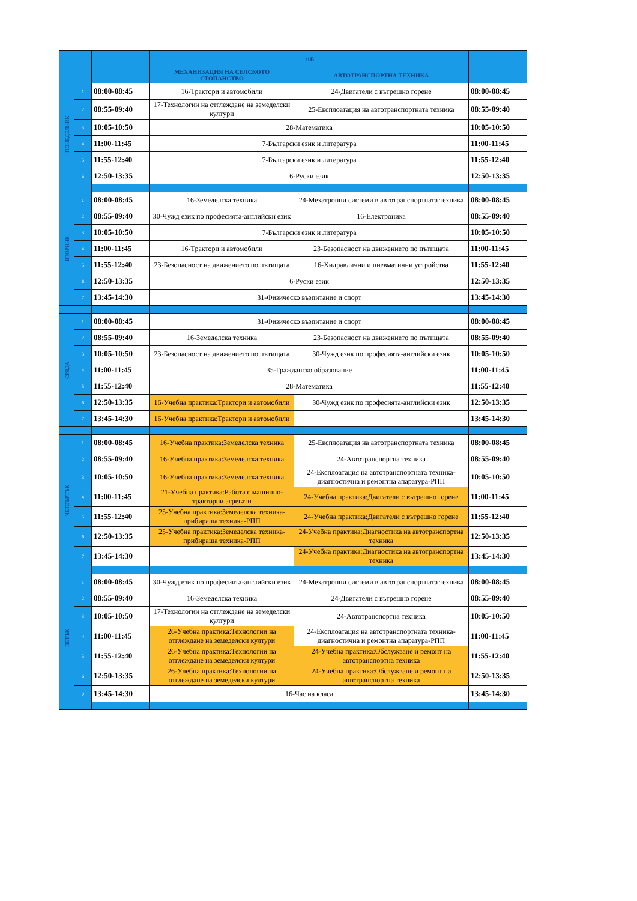| | | | 11Б | | |
| --- | --- | --- | --- | --- | --- |
| | | | МЕХАНИЗАЦИЯ НА СЕЛСКОТО СТОПАНСТВО | АВТОТРАНСПОРТНА ТЕХНИКА | |
| ПОНЕДЕЛНИК | 1 | 08:00-08:45 | 16-Трактори и автомобили | 24-Двигатели с вътрешно горене | 08:00-08:45 |
| | 2 | 08:55-09:40 | 17-Технологии на отглеждане на земеделски култури | 25-Експлоатация на автотранспортната техника | 08:55-09:40 |
| | 3 | 10:05-10:50 | 28-Математика | | 10:05-10:50 |
| | 4 | 11:00-11:45 | 7-Български език и литература | | 11:00-11:45 |
| | 5 | 11:55-12:40 | 7-Български език и литература | | 11:55-12:40 |
| | 6 | 12:50-13:35 | 6-Руски език | | 12:50-13:35 |
| ВТОРНИК | 1 | 08:00-08:45 | 16-Земеделска техника | 24-Мехатронни системи в автотранспортната техника | 08:00-08:45 |
| | 2 | 08:55-09:40 | 30-Чужд език по професията-английски език | 16-Електроника | 08:55-09:40 |
| | 3 | 10:05-10:50 | 7-Български език и литература | | 10:05-10:50 |
| | 4 | 11:00-11:45 | 16-Трактори и автомобили | 23-Безопасност на движението по пътищата | 11:00-11:45 |
| | 5 | 11:55-12:40 | 23-Безопасност на движението по пътищата | 16-Хидравлични и пневматични устройства | 11:55-12:40 |
| | 6 | 12:50-13:35 | 6-Руски език | | 12:50-13:35 |
| | 7 | 13:45-14:30 | 31-Физическо възпитание и спорт | | 13:45-14:30 |
| СРЯДА | 1 | 08:00-08:45 | 31-Физическо възпитание и спорт | | 08:00-08:45 |
| | 2 | 08:55-09:40 | 16-Земеделска техника | 23-Безопасност на движението по пътищата | 08:55-09:40 |
| | 3 | 10:05-10:50 | 23-Безопасност на движението по пътищата | 30-Чужд език по професията-английски език | 10:05-10:50 |
| | 4 | 11:00-11:45 | 35-Гражданско образование | | 11:00-11:45 |
| | 5 | 11:55-12:40 | 28-Математика | | 11:55-12:40 |
| | 6 | 12:50-13:35 | 16-Учебна практика:Трактори и автомобили | 30-Чужд език по професията-английски език | 12:50-13:35 |
| | 7 | 13:45-14:30 | 16-Учебна практика:Трактори и автомобили | | 13:45-14:30 |
| ЧЕТВЪРТЪК | 1 | 08:00-08:45 | 16-Учебна практика:Земеделска техника | 25-Експлоатация на автотранспортната техника | 08:00-08:45 |
| | 2 | 08:55-09:40 | 16-Учебна практика:Земеделска техника | 24-Автотранспортна техника | 08:55-09:40 |
| | 3 | 10:05-10:50 | 16-Учебна практика:Земеделска техника | 24-Експлоатация на автотранспортната техника-диагностична и ремонтна апаратура-РПП | 10:05-10:50 |
| | 4 | 11:00-11:45 | 21-Учебна практика:Работа с машинно-тракторни агрегати | 24-Учебна практика:Двигатели с вътрешно горене | 11:00-11:45 |
| | 5 | 11:55-12:40 | 25-Учебна практика:Земеделска техника-прибираща техника-РПП | 24-Учебна практика:Двигатели с вътрешно горене | 11:55-12:40 |
| | 6 | 12:50-13:35 | 25-Учебна практика:Земеделска техника-прибираща техника-РПП | 24-Учебна практика:Диагностика на автотранспортна техника | 12:50-13:35 |
| | 7 | 13:45-14:30 | | 24-Учебна практика:Диагностика на автотранспортна техника | 13:45-14:30 |
| ПЕТЪК | 1 | 08:00-08:45 | 30-Чужд език по професията-английски език | 24-Мехатронни системи в автотранспортната техника | 08:00-08:45 |
| | 2 | 08:55-09:40 | 16-Земеделска техника | 24-Двигатели с вътрешно горене | 08:55-09:40 |
| | 3 | 10:05-10:50 | 17-Технологии на отглеждане на земеделски култури | 24-Автотранспортна техника | 10:05-10:50 |
| | 4 | 11:00-11:45 | 26-Учебна практика:Технологии на отглеждане на земеделски култури | 24-Експлоатация на автотранспортната техника-диагностична и ремонтна апаратура-РПП | 11:00-11:45 |
| | 5 | 11:55-12:40 | 26-Учебна практика:Технологии на отглеждане на земеделски култури | 24-Учебна практика:Обслужване и ремонт на автотранспортна техника | 11:55-12:40 |
| | 6 | 12:50-13:35 | 26-Учебна практика:Технологии на отглеждане на земеделски култури | 24-Учебна практика:Обслужване и ремонт на автотранспортна техника | 12:50-13:35 |
| | 0 | 13:45-14:30 | 16-Час на класа | | 13:45-14:30 |